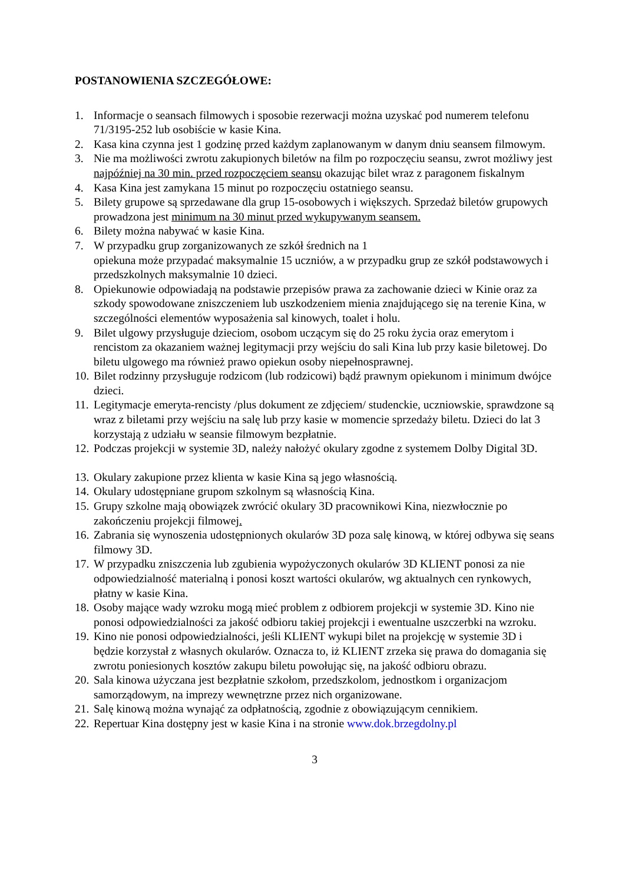POSTANOWIENIA SZCZEGÓŁOWE:
1. Informacje o seansach filmowych i sposobie rezerwacji można uzyskać pod numerem telefonu 71/3195-252 lub osobiście w kasie Kina.
2. Kasa kina czynna jest 1 godzinę przed każdym zaplanowanym w danym dniu seansem filmowym.
3. Nie ma możliwości zwrotu zakupionych biletów na film po rozpoczęciu seansu, zwrot możliwy jest najpóźniej na 30 min. przed rozpoczęciem seansu okazując bilet wraz z paragonem fiskalnym
4. Kasa Kina jest zamykana 15 minut po rozpoczęciu ostatniego seansu.
5. Bilety grupowe są sprzedawane dla grup 15-osobowych i większych. Sprzedaż biletów grupowych prowadzona jest minimum na 30 minut przed wykupywanym seansem.
6. Bilety można nabywać w kasie Kina.
7. W przypadku grup zorganizowanych ze szkół średnich na 1
opiekuna może przypadać maksymalnie 15 uczniów, a w przypadku grup ze szkół podstawowych i przedszkolnych maksymalnie 10 dzieci.
8. Opiekunowie odpowiadają na podstawie przepisów prawa za zachowanie dzieci w Kinie oraz za szkody spowodowane zniszczeniem lub uszkodzeniem mienia znajdującego się na terenie Kina, w szczególności elementów wyposażenia sal kinowych, toalet i holu.
9. Bilet ulgowy przysługuje dzieciom, osobom uczącym się do 25 roku życia oraz emerytom i rencistom za okazaniem ważnej legitymacji przy wejściu do sali Kina lub przy kasie biletowej. Do biletu ulgowego ma również prawo opiekun osoby niepełnosprawnej.
10. Bilet rodzinny przysługuje rodzicom (lub rodzicowi) bądź prawnym opiekunom i minimum dwójce dzieci.
11. Legitymacje emeryta-rencisty /plus dokument ze zdjęciem/ studenckie, uczniowskie, sprawdzone są wraz z biletami przy wejściu na salę lub przy kasie w momencie sprzedaży biletu. Dzieci do lat 3 korzystają z udziału w seansie filmowym bezpłatnie.
12. Podczas projekcji w systemie 3D, należy nałożyć okulary zgodne z systemem Dolby Digital 3D.
13. Okulary zakupione przez klienta w kasie Kina są jego własnością.
14. Okulary udostępniane grupom szkolnym są własnością Kina.
15. Grupy szkolne mają obowiązek zwrócić okulary 3D pracownikowi Kina, niezwłocznie po zakończeniu projekcji filmowej.
16. Zabrania się wynoszenia udostępnionych okularów 3D poza salę kinową, w której odbywa się seans filmowy 3D.
17. W przypadku zniszczenia lub zgubienia wypożyczonych okularów 3D KLIENT ponosi za nie odpowiedzialność materialną i ponosi koszt wartości okularów, wg aktualnych cen rynkowych, płatny w kasie Kina.
18. Osoby mające wady wzroku mogą mieć problem z odbiorem projekcji w systemie 3D. Kino nie ponosi odpowiedzialności za jakość odbioru takiej projekcji i ewentualne uszczerbki na wzroku.
19. Kino nie ponosi odpowiedzialności, jeśli KLIENT wykupi bilet na projekcję w systemie 3D i będzie korzystał z własnych okularów. Oznacza to, iż KLIENT zrzeka się prawa do domagania się zwrotu poniesionych kosztów zakupu biletu powołując się, na jakość odbioru obrazu.
20. Sala kinowa użyczana jest bezpłatnie szkołom, przedszkolom, jednostkom i organizacjom samorządowym, na imprezy wewnętrzne przez nich organizowane.
21. Salę kinową można wynająć za odpłatnością, zgodnie z obowiązującym cennikiem.
22. Repertuar Kina dostępny jest w kasie Kina i na stronie www.dok.brzegdolny.pl
3